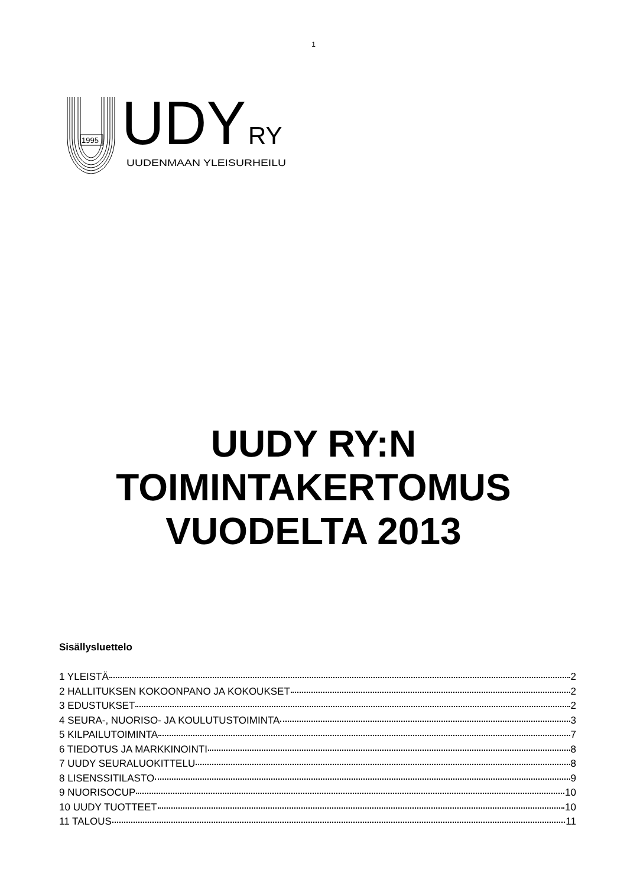1
1995
UDY
RY
UUDENMAAN YLEISURHEILU
UUDY RY:N
TOIMINTAKERTOMUS
VUODELTA 2013
Sisällysluettelo
1 YLEISTÄ 2
2 HALLITUKSEN KOKOONPANO JA KOKOUKSET 2
3 EDUSTUKSET 2
4 SEURA-, NUORISO- JA KOULUTUSTOIMINTA 3
5 KILPAILUTOIMINTA 7
6 TIEDOTUS JA MARKKINOINTI 8
7 UUDY SEURALUOKITTELU 8
8 LISENSSITILASTO 9
9 NUORISOCUP 10
10 UUDY TUOTTEET 10
11 TALOUS 11